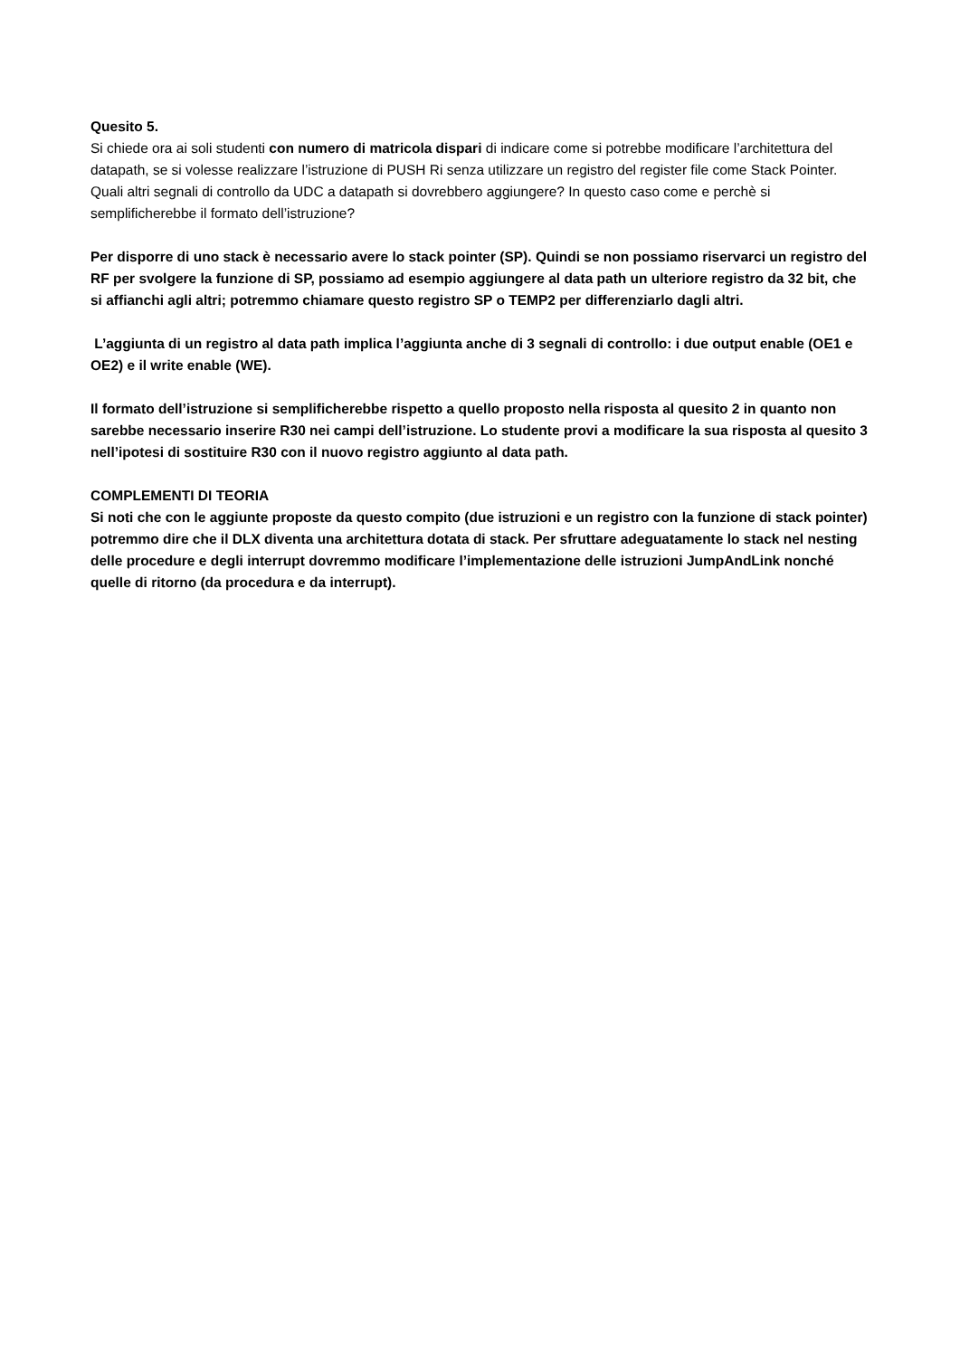Quesito 5.
Si chiede ora ai soli studenti con numero di matricola dispari di indicare come si potrebbe modificare l’architettura del datapath, se si volesse realizzare l’istruzione di PUSH Ri senza utilizzare un registro del register file come Stack Pointer. Quali altri segnali di controllo da UDC a datapath si dovrebbero aggiungere? In questo caso come e perchè si semplificherebbe il formato dell’istruzione?
Per disporre di uno stack è necessario avere lo stack pointer (SP). Quindi se non possiamo riservarci un registro del RF per svolgere la funzione di SP, possiamo ad esempio aggiungere al data path un ulteriore registro da 32 bit, che si affianchi agli altri; potremmo chiamare questo registro SP o TEMP2 per differenziarlo dagli altri.
L’aggiunta di un registro al data path implica l’aggiunta anche di 3 segnali di controllo: i due output enable (OE1 e OE2) e il write enable (WE).
Il formato dell’istruzione si semplificherebbe rispetto a quello proposto nella risposta al quesito 2 in quanto non sarebbe necessario inserire R30 nei campi dell’istruzione. Lo studente provi a modificare la sua risposta al quesito 3 nell’ipotesi di sostituire R30 con il nuovo registro aggiunto al data path.
COMPLEMENTI DI TEORIA
Si noti che con le aggiunte proposte da questo compito (due istruzioni e un registro con la funzione di stack pointer) potremmo dire che il DLX diventa una architettura dotata di stack. Per sfruttare adeguatamente lo stack nel nesting delle procedure e degli interrupt dovremmo modificare l’implementazione delle istruzioni JumpAndLink nonché quelle di ritorno (da procedura e da interrupt).